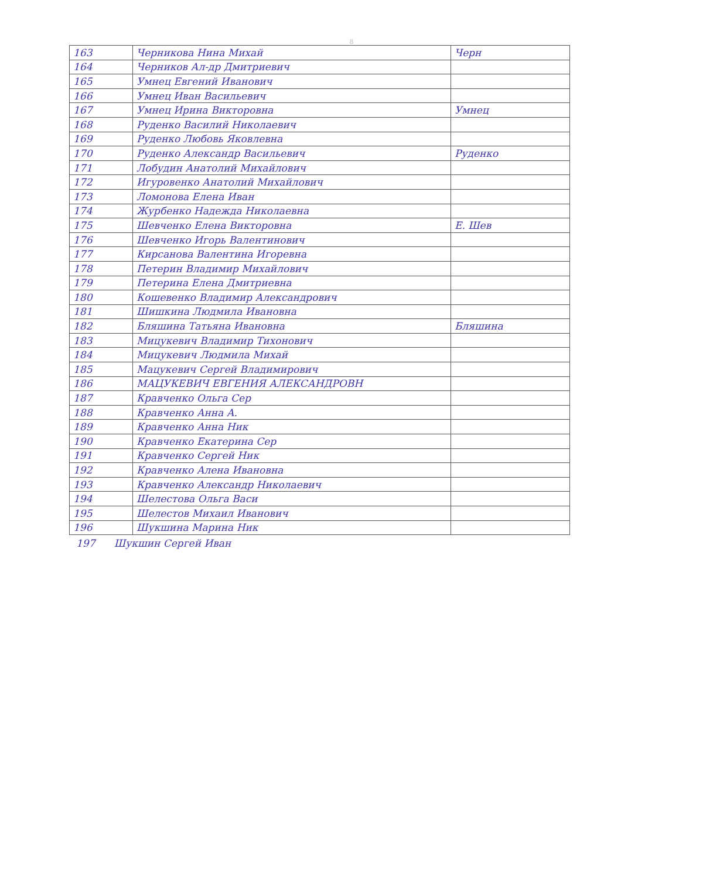8
| 163 | Черникова Нина Михай | Черн |
| 164 | Черников Ал-др Дмитриевич | |
| 165 | Умнец Евгений Иванович | |
| 166 | Умнец Иван Васильевич | |
| 167 | Умнец Ирина Викторовна | Умнец |
| 168 | Руденко Василий Николаевич | |
| 169 | Руденко Любовь Яковлевна | |
| 170 | Руденко Александр Васильевич | Руденко |
| 171 | Лобудин Анатолий Михайлович | |
| 172 | Игуровенко Анатолий Михайлович | |
| 173 | Ломонова Елена Иван | |
| 174 | Журбенко Надежда Николаевна | |
| 175 | Шевченко Елена Викторовна | Е. Шев |
| 176 | Шевченко Игорь Валентинович | |
| 177 | Кирсанова Валентина Игоревна | |
| 178 | Петерин Владимир Михайлович | |
| 179 | Петерина Елена Дмитриевна | |
| 180 | Кошевенко Владимир Александрович | |
| 181 | Шишкина Людмила Ивановна | |
| 182 | Бляшина Татьяна Ивановна | Бляшина |
| 183 | Мицукевич Владимир Тихонович | |
| 184 | Мицукевич Людмила Михай | |
| 185 | Мацукевич Сергей Владимирович | |
| 186 | МАЦУКЕВИЧ ЕВГЕНИЯ АЛЕКСАНДРОВН | |
| 187 | Кравченко Ольга Сер | |
| 188 | Кравченко Анна А. | |
| 189 | Кравченко Анна Ник | |
| 190 | Кравченко Екатерина Сер | |
| 191 | Кравченко Сергей Ник | |
| 192 | Кравченко Алена Ивановна | |
| 193 | Кравченко Александр Николаевич | |
| 194 | Шелестова Ольга Васи | |
| 195 | Шелестов Михаил Иванович | |
| 196 | Шукшина Марина Ник | |
197 Шукшин Сергей Иван